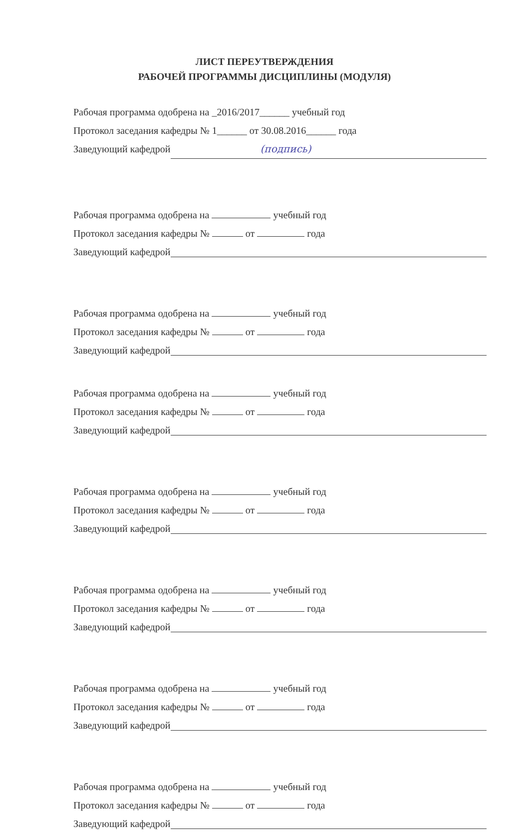ЛИСТ ПЕРЕУТВЕРЖДЕНИЯ
РАБОЧЕЙ ПРОГРАММЫ ДИСЦИПЛИНЫ (МОДУЛЯ)
Рабочая программа одобрена на _2016/2017______ учебный год
Протокол заседания кафедры № 1______ от 30.08.2016______ года
Заведующий кафедрой (подпись)
Рабочая программа одобрена на учебный год
Протокол заседания кафедры № от года
Заведующий кафедрой
Рабочая программа одобрена на учебный год
Протокол заседания кафедры № от года
Заведующий кафедрой
Рабочая программа одобрена на учебный год
Протокол заседания кафедры № от года
Заведующий кафедрой
Рабочая программа одобрена на учебный год
Протокол заседания кафедры № от года
Заведующий кафедрой
Рабочая программа одобрена на учебный год
Протокол заседания кафедры № от года
Заведующий кафедрой
Рабочая программа одобрена на учебный год
Протокол заседания кафедры № от года
Заведующий кафедрой
Рабочая программа одобрена на учебный год
Протокол заседания кафедры № от года
Заведующий кафедрой